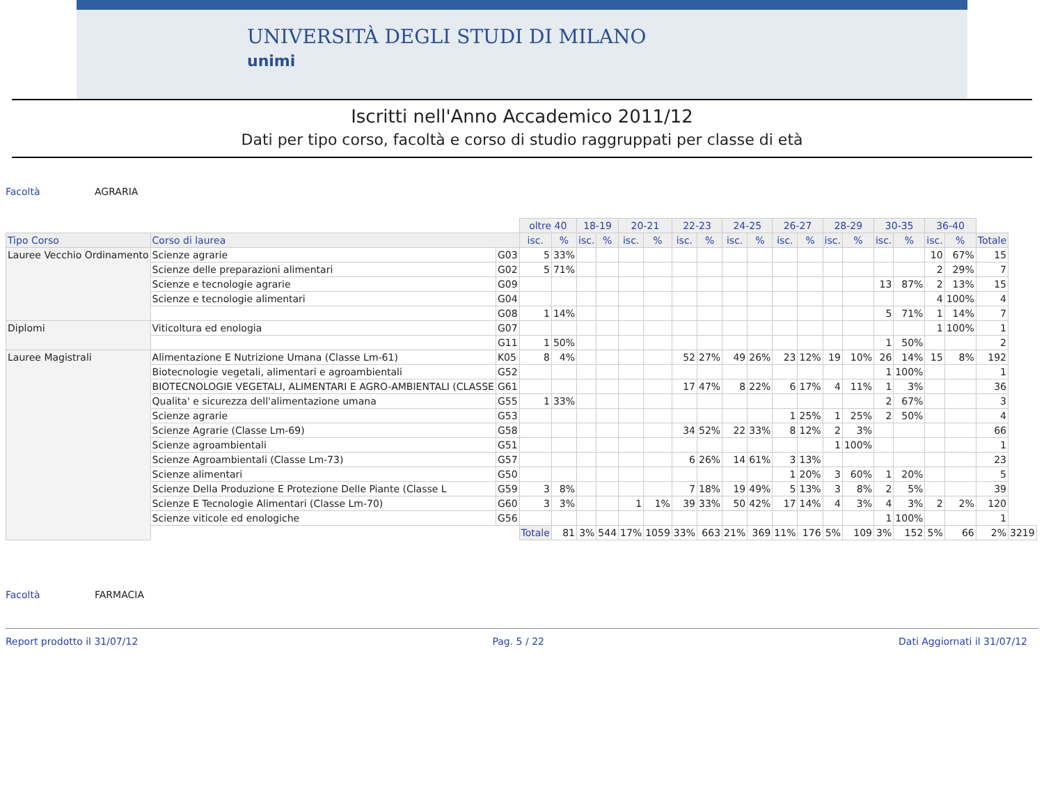UNIVERSITÀ DEGLI STUDI DI MILANO
unimi
Iscritti nell'Anno Accademico 2011/12
Dati per tipo corso, facoltà e corso di studio raggruppati per classe di età
Facoltà AGRARIA
| | | | oltre 40 | | 18-19 | | 20-21 | | 22-23 | | 24-25 | | 26-27 | | 28-29 | | 30-35 | | 36-40 | | | |
| Tipo Corso | Corso di laurea | | isc. | % | isc. | % | isc. | % | isc. | % | isc. | % | isc. | % | isc. | % | isc. | % | isc. | % | Totale | |
| Lauree Vecchio Ordinamento | Scienze agrarie | G03 | 5 | 33% | | | | | | | | | | | | | | | 10 | 67% | 15 | |
| | Scienze delle preparazioni alimentari | G02 | 5 | 71% | | | | | | | | | | | | | | | 2 | 29% | 7 | |
| | Scienze e tecnologie agrarie | G09 | | | | | | | | | | | | | | | 13 | 87% | 2 | 13% | 15 | |
| | Scienze e tecnologie alimentari | G04 | | | | | | | | | | | | | | | | | 4 | 100% | 4 | |
| | | G08 | 1 | 14% | | | | | | | | | | | | | 5 | 71% | 1 | 14% | 7 | |
| Diplomi | Viticoltura ed enologia | G07 | | | | | | | | | | | | | | | | | 1 | 100% | 1 | |
| | | G11 | 1 | 50% | | | | | | | | | | | | | 1 | 50% | | | 2 | |
| Lauree Magistrali | Alimentazione E Nutrizione Umana (Classe Lm-61) | K05 | 8 | 4% | | | | | 52 | 27% | 49 | 26% | 23 | 12% | 19 | 10% | 26 | 14% | 15 | 8% | 192 | |
| | Biotecnologie vegetali, alimentari e agroambientali | G52 | | | | | | | | | | | | | | | 1 | 100% | | | 1 | |
| | BIOTECNOLOGIE VEGETALI, ALIMENTARI E AGRO-AMBIENTALI (CLASSE | G61 | | | | | | | 17 | 47% | 8 | 22% | 6 | 17% | 4 | 11% | 1 | 3% | | | 36 | |
| | Qualita' e sicurezza dell'alimentazione umana | G55 | 1 | 33% | | | | | | | | | | | | | 2 | 67% | | | 3 | |
| | Scienze agrarie | G53 | | | | | | | | | | | 1 | 25% | 1 | 25% | 2 | 50% | | | 4 | |
| | Scienze Agrarie (Classe Lm-69) | G58 | | | | | | | 34 | 52% | 22 | 33% | 8 | 12% | 2 | 3% | | | | | 66 | |
| | Scienze agroambientali | G51 | | | | | | | | | | | | | 1 | 100% | | | | | 1 | |
| | Scienze Agroambientali (Classe Lm-73) | G57 | | | | | | | 6 | 26% | 14 | 61% | 3 | 13% | | | | | | | 23 | |
| | Scienze alimentari | G50 | | | | | | | | | | | 1 | 20% | 3 | 60% | 1 | 20% | | | 5 | |
| | Scienze Della Produzione E Protezione Delle Piante (Classe L | G59 | 3 | 8% | | | | | 7 | 18% | 19 | 49% | 5 | 13% | 3 | 8% | 2 | 5% | | | 39 | |
| | Scienze E Tecnologie Alimentari (Classe Lm-70) | G60 | 3 | 3% | | | 1 | 1% | 39 | 33% | 50 | 42% | 17 | 14% | 4 | 3% | 4 | 3% | 2 | 2% | 120 | |
| | Scienze viticole ed enologiche | G56 | | | | | | | | | | | | | | | 1 | 100% | | | 1 | |
| | | | Totale | 81 | 3% | 544 | 17% | 1059 | 33% | 663 | 21% | 369 | 11% | 176 | 5% | 109 | 3% | 152 | 5% | 66 | 2% | 3219 |
Facoltà FARMACIA
Report prodotto il 31/07/12 Pag. 5 / 22 Dati Aggiornati il 31/07/12